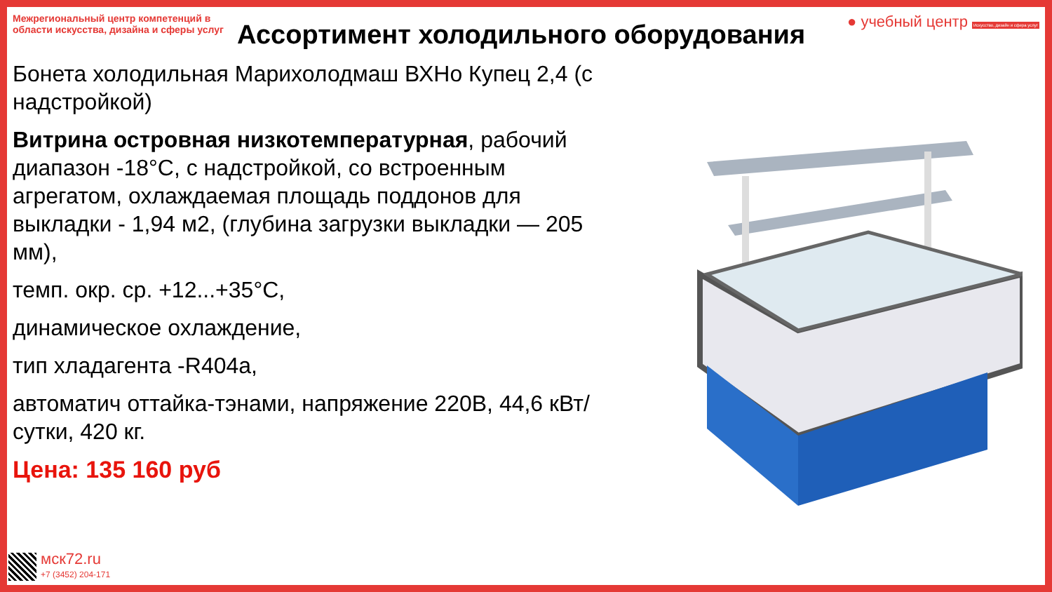Межрегиональный центр компетенций в области искусства, дизайна и сферы услуг
● учебный центр Искусство, дизайн и сфера услуг
Ассортимент холодильного оборудования
Бонета холодильная Марихолодмаш ВХНо Купец 2,4 (с надстройкой)
Витрина островная низкотемпературная, рабочий диапазон -18°С, с надстройкой, со встроенным агрегатом, охлаждаемая площадь поддонов для выкладки - 1,94 м2, (глубина загрузки выкладки — 205 мм),
темп. окр. ср. +12...+35°С,
динамическое охлаждение,
тип хладагента -R404а,
автоматич оттайка-тэнами, напряжение 220В, 44,6 кВт/сутки, 420 кг.
Цена: 135 160 руб
мск72.ru
+7 (3452) 204-171